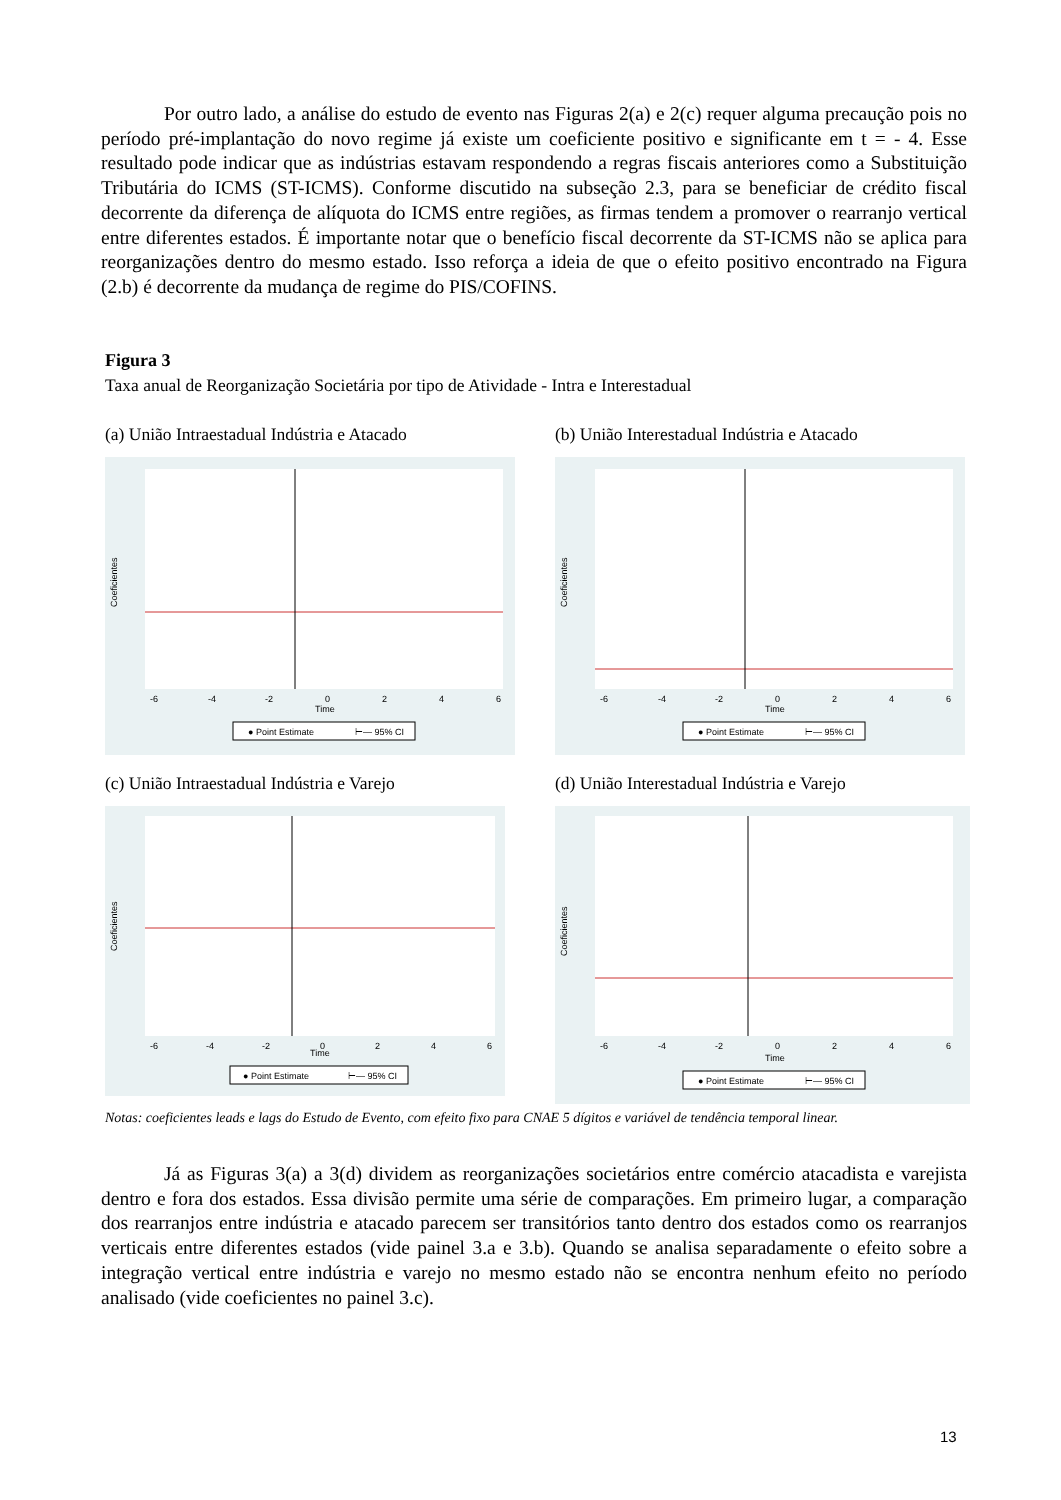Por outro lado, a análise do estudo de evento nas Figuras 2(a) e 2(c) requer alguma precaução pois no período pré-implantação do novo regime já existe um coeficiente positivo e significante em t = - 4. Esse resultado pode indicar que as indústrias estavam respondendo a regras fiscais anteriores como a Substituição Tributária do ICMS (ST-ICMS). Conforme discutido na subseção 2.3, para se beneficiar de crédito fiscal decorrente da diferença de alíquota do ICMS entre regiões, as firmas tendem a promover o rearranjo vertical entre diferentes estados. É importante notar que o benefício fiscal decorrente da ST-ICMS não se aplica para reorganizações dentro do mesmo estado. Isso reforça a ideia de que o efeito positivo encontrado na Figura (2.b) é decorrente da mudança de regime do PIS/COFINS.
Figura 3
Taxa anual de Reorganização Societária por tipo de Atividade - Intra e Interestadual
(a) União Intraestadual Indústria e Atacado
Time
Coeficientes
● Point Estimate
⊢— 95% CI
-6
-4
-2
0
2
4
6
(b) União Interestadual Indústria e Atacado
Time
Coeficientes
● Point Estimate
⊢— 95% CI
-6
-4
-2
0
2
4
6
(c) União Intraestadual Indústria e Varejo
Time
Coeficientes
● Point Estimate
⊢— 95% CI
-6
-4
-2
0
2
4
6
(d) União Interestadual Indústria e Varejo
Time
Coeficientes
● Point Estimate
⊢— 95% CI
-6
-4
-2
0
2
4
6
Notas: coeficientes leads e lags do Estudo de Evento, com efeito fixo para CNAE 5 dígitos e variável de tendência temporal linear.
Já as Figuras 3(a) a 3(d) dividem as reorganizações societários entre comércio atacadista e varejista dentro e fora dos estados. Essa divisão permite uma série de comparações. Em primeiro lugar, a comparação dos rearranjos entre indústria e atacado parecem ser transitórios tanto dentro dos estados como os rearranjos verticais entre diferentes estados (vide painel 3.a e 3.b). Quando se analisa separadamente o efeito sobre a integração vertical entre indústria e varejo no mesmo estado não se encontra nenhum efeito no período analisado (vide coeficientes no painel 3.c).
13